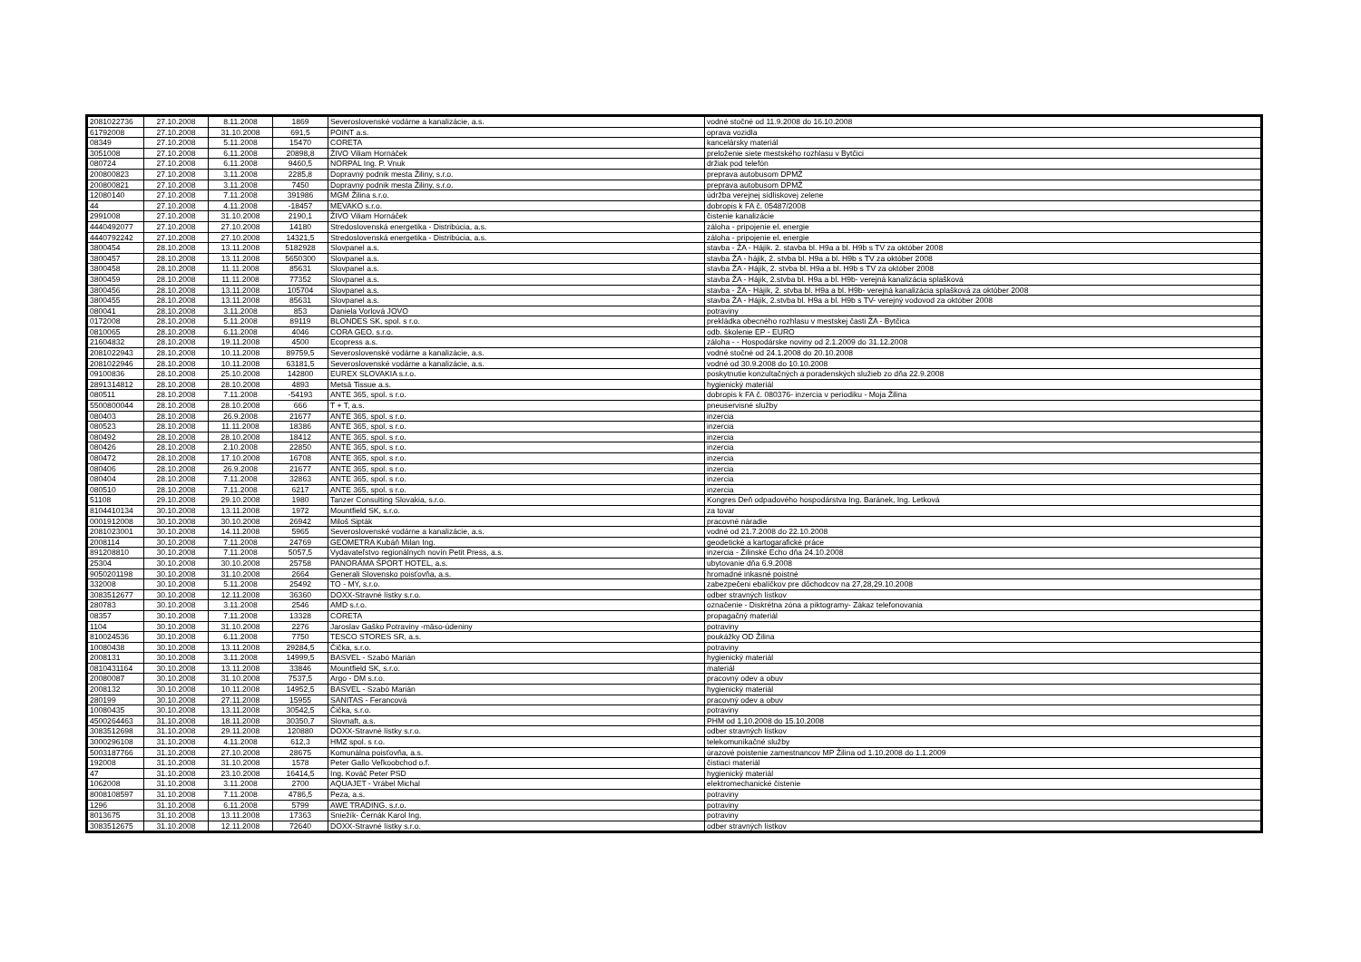| 2081022736 | 27.10.2008 | 8.11.2008 | 1869 | Severoslovenské vodárne a kanalizácie, a.s. | vodné stočné od 11.9.2008 do 16.10.2008 |
| 61792008 | 27.10.2008 | 31.10.2008 | 691,5 | POINT a.s. | oprava vozidla |
| 08349 | 27.10.2008 | 5.11.2008 | 15470 | CORETA | kancelársky materiál |
| 3051008 | 27.10.2008 | 6.11.2008 | 20898,8 | ŽIVO Viliam Hornáček | preloženie siete mestského rozhlasu v Bytčici |
| 080724 | 27.10.2008 | 6.11.2008 | 9460,5 | NORPAL Ing. P. Vnuk | držiak pod telefón |
| 200800823 | 27.10.2008 | 3.11.2008 | 2285,8 | Dopravný podnik mesta Žiliny, s.r.o. | preprava autobusom DPMŽ |
| 200800821 | 27.10.2008 | 3.11.2008 | 7450 | Dopravný podnik mesta Žiliny, s.r.o. | preprava autobusom DPMŽ |
| 12080140 | 27.10.2008 | 7.11.2008 | 391986 | MGM Žilina s.r.o. | údržba verejnej sídliskovej zelene |
| 44 | 27.10.2008 | 4.11.2008 | -18457 | MEVAKO s.r.o. | dobropis k FA č. 05487/2008 |
| 2991008 | 27.10.2008 | 31.10.2008 | 2190,1 | ŽIVO Viliam Hornáček | čistenie kanalizácie |
| 4440492077 | 27.10.2008 | 27.10.2008 | 14180 | Stredoslovenská energetika - Distribúcia, a.s. | záloha - pripojenie el. energie |
| 4440792242 | 27.10.2008 | 27.10.2008 | 14321,5 | Stredoslovenská energetika - Distribúcia, a.s. | záloha - pripojenie el. energie |
| 3800454 | 28.10.2008 | 13.11.2008 | 5182928 | Slovpanel a.s. | stavba - ŽA - Hájik. 2. stavba bl. H9a a bl. H9b s TV za október 2008 |
| 3800457 | 28.10.2008 | 13.11.2008 | 5650300 | Slovpanel a.s. | stavba ŽA - hájik, 2. stvba bl. H9a a bl. H9b s TV za október 2008 |
| 3800458 | 28.10.2008 | 11.11.2008 | 85631 | Slovpanel a.s. | stavba ŽA - Hájik, 2. stvba bl. H9a a bl. H9b s TV za október 2008 |
| 3800459 | 28.10.2008 | 11.11.2008 | 77352 | Slovpanel a.s. | stavba ŽA - Hájik, 2.stvba bl. H9a a bl. H9b- verejná kanalizácia splašková |
| 3800456 | 28.10.2008 | 13.11.2008 | 105704 | Slovpanel a.s. | stavba - ŽA - Hájik, 2. stvba bl. H9a a bl. H9b- verejná kanalizácia splašková za október 2008 |
| 3800455 | 28.10.2008 | 13.11.2008 | 85631 | Slovpanel a.s. | stavba ŽA - Hájik, 2.stvba bl. H9a a bl. H9b s TV- verejný vodovod za október 2008 |
| 080041 | 28.10.2008 | 3.11.2008 | 853 | Daniela Vorlová JOVO | potraviny |
| 0172008 | 28.10.2008 | 5.11.2008 | 89119 | BLONDES SK, spol. s r.o. | prekládka obecného rozhlasu v mestskej časti ŽA - Bytčica |
| 0810065 | 28.10.2008 | 6.11.2008 | 4046 | CORA GEO, s.r.o. | odb. školenie EP - EURO |
| 21604832 | 28.10.2008 | 19.11.2008 | 4500 | Ecopress a.s. | záloha - - Hospodárske noviny od 2.1.2009 do 31.12.2008 |
| 2081022943 | 28.10.2008 | 10.11.2008 | 89759,5 | Severoslovenské vodárne a kanalizácie, a.s. | vodné stočné od 24.1.2008 do 20.10.2008 |
| 2081022946 | 28.10.2008 | 10.11.2008 | 63181,5 | Severoslovenské vodárne a kanalizácie, a.s. | vodné od 30.9.2008 do 10.10.2008 |
| 09100836 | 28.10.2008 | 25.10.2008 | 142800 | EUREX SLOVAKIA s.r.o. | poskytnutie konzultačných a poradenských služieb zo dňa 22.9.2008 |
| 2891314812 | 28.10.2008 | 28.10.2008 | 4893 | Metsä Tissue a.s. | hygienický materiál |
| 080511 | 28.10.2008 | 7.11.2008 | -54193 | ANTE 365, spol. s r.o. | dobropis k FA č. 080376- inzercia v periodiku - Moja Žilina |
| 5500800044 | 28.10.2008 | 28.10.2008 | 666 | T + T, a.s. | pneuservisné služby |
| 080403 | 28.10.2008 | 26.9.2008 | 21677 | ANTE 365, spol. s r.o. | inzercia |
| 080523 | 28.10.2008 | 11.11.2008 | 18386 | ANTE 365, spol. s r.o. | inzercia |
| 080492 | 28.10.2008 | 28.10.2008 | 18412 | ANTE 365, spol. s r.o. | inzercia |
| 080426 | 28.10.2008 | 2.10.2008 | 22850 | ANTE 365, spol. s r.o. | inzercia |
| 080472 | 28.10.2008 | 17.10.2008 | 16708 | ANTE 365, spol. s r.o. | inzercia |
| 080406 | 28.10.2008 | 26.9.2008 | 21677 | ANTE 365, spol. s r.o. | inzercia |
| 080404 | 28.10.2008 | 7.11.2008 | 32863 | ANTE 365, spol. s r.o. | inzercia |
| 080510 | 28.10.2008 | 7.11.2008 | 6217 | ANTE 365, spol. s r.o. | inzercia |
| 51108 | 29.10.2008 | 29.10.2008 | 1980 | Tanzer Consulting Slovakia, s.r.o. | Kongres Deň odpadového hospodárstva Ing. Baránek, Ing. Letková |
| 8104410134 | 30.10.2008 | 13.11.2008 | 1972 | Mountfield SK, s.r.o. | za tovar |
| 0001912008 | 30.10.2008 | 30.10.2008 | 26942 | Miloš Sipták | pracovné náradie |
| 2081023001 | 30.10.2008 | 14.11.2008 | 5965 | Severoslovenské vodárne a kanalizácie, a.s. | vodné od 21.7.2008 do 22.10.2008 |
| 2008114 | 30.10.2008 | 7.11.2008 | 24769 | GEOMETRA Kubáň Milan Ing. | geodetické a kartogarafické práce |
| 891208810 | 30.10.2008 | 7.11.2008 | 5057,5 | Vydavateľstvo regionálnych novín Petit Press, a.s. | inzercia - Žilinské Echo dňa 24.10.2008 |
| 25304 | 30.10.2008 | 30.10.2008 | 25758 | PANORÁMA ŠPORT HOTEL, a.s. | ubytovanie dňa 6.9.2008 |
| 9050201198 | 30.10.2008 | 31.10.2008 | 2664 | Generali Slovensko poisťovňa, a.s. | hromadné inkasné poistné |
| 332008 | 30.10.2008 | 5.11.2008 | 25492 | TO - MY, s.r.o. | zabezpečeni ebalíčkov pre dôchodcov na 27,28,29.10.2008 |
| 3083512677 | 30.10.2008 | 12.11.2008 | 36360 | DOXX-Stravné lístky s.r.o. | odber stravných lístkov |
| 280783 | 30.10.2008 | 3.11.2008 | 2546 | AMD s.r.o. | označenie - Diskrétna zóna a piktogramy- Zákaz telefonovania |
| 08357 | 30.10.2008 | 7.11.2008 | 13328 | CORETA | propagačný materiál |
| 1104 | 30.10.2008 | 31.10.2008 | 2276 | Jaroslav Gaško Potraviny -mäso-údeniny | potraviny |
| 810024536 | 30.10.2008 | 6.11.2008 | 7750 | TESCO STORES SR, a.s. | poukážky OD Žilina |
| 10080438 | 30.10.2008 | 13.11.2008 | 29284,5 | Čička, s.r.o. | potraviny |
| 2008131 | 30.10.2008 | 3.11.2008 | 14999,5 | BASVEL - Szabó Marián | hygienický materiál |
| 0810431164 | 30.10.2008 | 13.11.2008 | 33846 | Mountfield SK, s.r.o. | materiál |
| 20080087 | 30.10.2008 | 31.10.2008 | 7537,5 | Argo - DM s.r.o. | pracovný odev a obuv |
| 2008132 | 30.10.2008 | 10.11.2008 | 14952,5 | BASVEL - Szabó Marián | hygienický materiál |
| 280199 | 30.10.2008 | 27.11.2008 | 15955 | SANITAS - Ferancová | pracovný odev a obuv |
| 10080435 | 30.10.2008 | 13.11.2008 | 30542,5 | Čička, s.r.o. | potraviny |
| 4500264463 | 31.10.2008 | 18.11.2008 | 30350,7 | Slovnaft, a.s. | PHM od 1.10.2008 do 15.10.2008 |
| 3083512698 | 31.10.2008 | 29.11.2008 | 120880 | DOXX-Stravné lístky s.r.o. | odber stravných lístkov |
| 3000296108 | 31.10.2008 | 4.11.2008 | 612,3 | HMZ spol. s r.o. | telekomunikačné služby |
| 5003187766 | 31.10.2008 | 27.10.2008 | 28675 | Komunálna poisťovňa, a.s. | úrazové poistenie zamestnancov MP Žilina od 1.10.2008 do 1.1.2009 |
| 192008 | 31.10.2008 | 31.10.2008 | 1578 | Peter Gallo Veľkoobchod o.f. | čistiaci materiál |
| 47 | 31.10.2008 | 23.10.2008 | 16414,5 | Ing. Kováč Peter PSD | hygienický materiál |
| 1062008 | 31.10.2008 | 3.11.2008 | 2700 | AQUAJET - Vrábel Michal | elektromechanické čistenie |
| 8008108597 | 31.10.2008 | 7.11.2008 | 4786,5 | Peza, a.s. | potraviny |
| 1296 | 31.10.2008 | 6.11.2008 | 5799 | AWE TRADING. s.r.o. | potraviny |
| 8013675 | 31.10.2008 | 13.11.2008 | 17363 | Sniežík- Černák Karol Ing. | potraviny |
| 3083512675 | 31.10.2008 | 12.11.2008 | 72640 | DOXX-Stravné lístky s.r.o. | odber stravných lístkov |